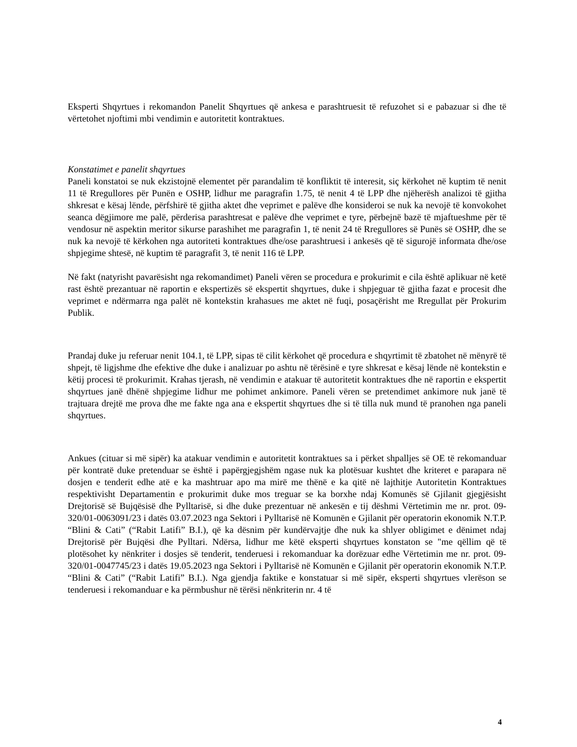Eksperti Shqyrtues i rekomandon Panelit Shqyrtues që ankesa e parashtruesit të refuzohet si e pabazuar si dhe të vërtetohet njoftimi mbi vendimin e autoritetit kontraktues.
Konstatimet e panelit shqyrtues
Paneli konstatoi se nuk ekzistojnë elementet për parandalim të konfliktit të interesit, siç kërkohet në kuptim të nenit 11 të Rregullores për Punën e OSHP, lidhur me paragrafin 1.75, të nenit 4 të LPP dhe njëherësh analizoi të gjitha shkresat e kësaj lënde, përfshirë të gjitha aktet dhe veprimet e palëve dhe konsideroi se nuk ka nevojë të konvokohet seanca dëgjimore me palë, përderisa parashtresat e palëve dhe veprimet e tyre, përbejnë bazë të mjaftueshme për të vendosur në aspektin meritor sikurse parashihet me paragrafin 1, të nenit 24 të Rregullores së Punës së OSHP, dhe se nuk ka nevojë të kërkohen nga autoriteti kontraktues dhe/ose parashtruesi i ankesës që të sigurojë informata dhe/ose shpjegime shtesë, në kuptim të paragrafit 3, të nenit 116 të LPP.
Në fakt (natyrisht pavarësisht nga rekomandimet) Paneli vëren se procedura e prokurimit e cila është aplikuar në ketë rast është prezantuar në raportin e ekspertizës së ekspertit shqyrtues, duke i shpjeguar të gjitha fazat e procesit dhe veprimet e ndërmarra nga palët në kontekstin krahasues me aktet në fuqi, posaçërisht me Rregullat për Prokurim Publik.
Prandaj duke ju referuar nenit 104.1, të LPP, sipas të cilit kërkohet që procedura e shqyrtimit të zbatohet në mënyrë të shpejt, të ligjshme dhe efektive dhe duke i analizuar po ashtu në tërësinë e tyre shkresat e kësaj lënde në kontekstin e këtij procesi të prokurimit. Krahas tjerash, në vendimin e atakuar të autoritetit kontraktues dhe në raportin e ekspertit shqyrtues janë dhënë shpjegime lidhur me pohimet ankimore. Paneli vëren se pretendimet ankimore nuk janë të trajtuara drejtë me prova dhe me fakte nga ana e ekspertit shqyrtues dhe si të tilla nuk mund të pranohen nga paneli shqyrtues.
Ankues (cituar si më sipër) ka atakuar vendimin e autoritetit kontraktues sa i përket shpalljes së OE të rekomanduar për kontratë duke pretenduar se është i papërgjegjshëm ngase nuk ka plotësuar kushtet dhe kriteret e parapara në dosjen e tenderit edhe atë e ka mashtruar apo ma mirë me thënë e ka qitë në lajthitje Autoritetin Kontraktues respektivisht Departamentin e prokurimit duke mos treguar se ka borxhe ndaj Komunës së Gjilanit gjegjësisht Drejtorisë së Bujqësisë dhe Pylltarisë, si dhe duke prezentuar në ankesën e tij dëshmi Vërtetimin me nr. prot. 09-320/01-0063091/23 i datës 03.07.2023 nga Sektori i Pylltarisë në Komunën e Gjilanit për operatorin ekonomik N.T.P. “Blini & Cati” (“Rabit Latifi” B.I.), që ka dësnim për kundërvajtje dhe nuk ka shlyer obligimet e dënimet ndaj Drejtorisë për Bujqësi dhe Pylltari. Ndërsa, lidhur me këtë eksperti shqyrtues konstaton se "me qëllim që të plotësohet ky nënkriter i dosjes së tenderit, tenderuesi i rekomanduar ka dorëzuar edhe Vërtetimin me nr. prot. 09-320/01-0047745/23 i datës 19.05.2023 nga Sektori i Pylltarisë në Komunën e Gjilanit për operatorin ekonomik N.T.P. “Blini & Cati” (“Rabit Latifi” B.I.). Nga gjendja faktike e konstatuar si më sipër, eksperti shqyrtues vlerëson se tenderuesi i rekomanduar e ka përmbushur në tërësi nënkriterin nr. 4 të
4